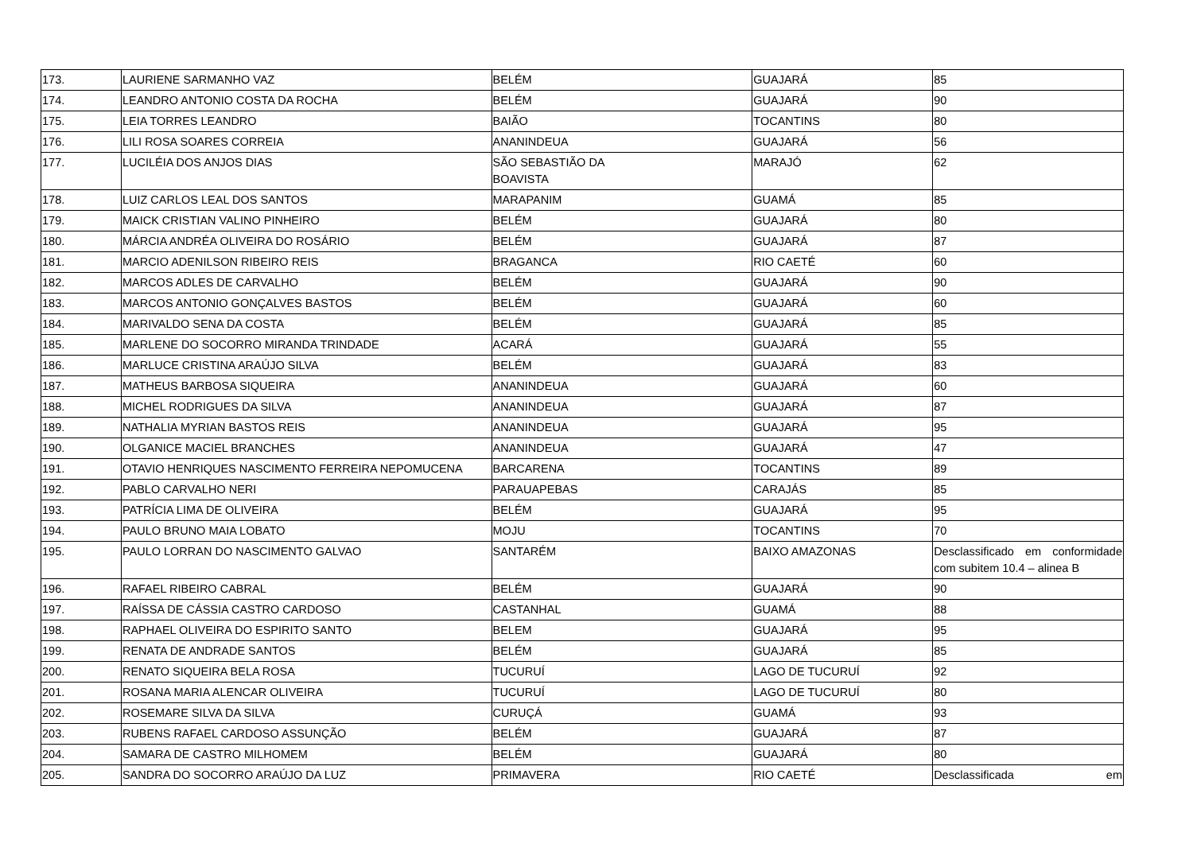| 173. | LAURIENE SARMANHO VAZ | BELÉM | GUAJARÁ | 85 |
| 174. | LEANDRO ANTONIO COSTA DA ROCHA | BELÉM | GUAJARÁ | 90 |
| 175. | LEIA TORRES LEANDRO | BAIÃO | TOCANTINS | 80 |
| 176. | LILI ROSA SOARES CORREIA | ANANINDEUA | GUAJARÁ | 56 |
| 177. | LUCILÉIA DOS ANJOS DIAS | SÃO SEBASTIÃO DA BOAVISTA | MARAJÓ | 62 |
| 178. | LUIZ CARLOS LEAL DOS SANTOS | MARAPANIM | GUAMÁ | 85 |
| 179. | MAICK CRISTIAN VALINO PINHEIRO | BELÉM | GUAJARÁ | 80 |
| 180. | MÁRCIA ANDRÉA OLIVEIRA DO ROSÁRIO | BELÉM | GUAJARÁ | 87 |
| 181. | MARCIO ADENILSON RIBEIRO REIS | BRAGANCA | RIO CAETÉ | 60 |
| 182. | MARCOS ADLES DE CARVALHO | BELÉM | GUAJARÁ | 90 |
| 183. | MARCOS ANTONIO GONÇALVES BASTOS | BELÉM | GUAJARÁ | 60 |
| 184. | MARIVALDO SENA DA COSTA | BELÉM | GUAJARÁ | 85 |
| 185. | MARLENE DO SOCORRO MIRANDA TRINDADE | ACARÁ | GUAJARÁ | 55 |
| 186. | MARLUCE CRISTINA ARAÚJO SILVA | BELÉM | GUAJARÁ | 83 |
| 187. | MATHEUS BARBOSA SIQUEIRA | ANANINDEUA | GUAJARÁ | 60 |
| 188. | MICHEL RODRIGUES DA SILVA | ANANINDEUA | GUAJARÁ | 87 |
| 189. | NATHALIA MYRIAN BASTOS REIS | ANANINDEUA | GUAJARÁ | 95 |
| 190. | OLGANICE MACIEL BRANCHES | ANANINDEUA | GUAJARÁ | 47 |
| 191. | OTAVIO HENRIQUES NASCIMENTO FERREIRA NEPOMUCENA | BARCARENA | TOCANTINS | 89 |
| 192. | PABLO CARVALHO NERI | PARAUAPEBAS | CARAJÁS | 85 |
| 193. | PATRÍCIA LIMA DE OLIVEIRA | BELÉM | GUAJARÁ | 95 |
| 194. | PAULO BRUNO MAIA LOBATO | MOJU | TOCANTINS | 70 |
| 195. | PAULO LORRAN DO NASCIMENTO GALVAO | SANTARÉM | BAIXO AMAZONAS | Desclassificado em conformidade com subitem 10.4 – alinea B |
| 196. | RAFAEL RIBEIRO CABRAL | BELÉM | GUAJARÁ | 90 |
| 197. | RAÍSSA DE CÁSSIA CASTRO CARDOSO | CASTANHAL | GUAMÁ | 88 |
| 198. | RAPHAEL OLIVEIRA DO ESPIRITO SANTO | BELEM | GUAJARÁ | 95 |
| 199. | RENATA DE ANDRADE SANTOS | BELÉM | GUAJARÁ | 85 |
| 200. | RENATO SIQUEIRA BELA ROSA | TUCURUÍ | LAGO DE TUCURUÍ | 92 |
| 201. | ROSANA MARIA ALENCAR OLIVEIRA | TUCURUÍ | LAGO DE TUCURUÍ | 80 |
| 202. | ROSEMARE SILVA DA SILVA | CURUÇÁ | GUAMÁ | 93 |
| 203. | RUBENS RAFAEL CARDOSO ASSUNÇÃO | BELÉM | GUAJARÁ | 87 |
| 204. | SAMARA DE CASTRO MILHOMEM | BELÉM | GUAJARÁ | 80 |
| 205. | SANDRA DO SOCORRO ARAÚJO DA LUZ | PRIMAVERA | RIO CAETÉ | Desclassificada em |